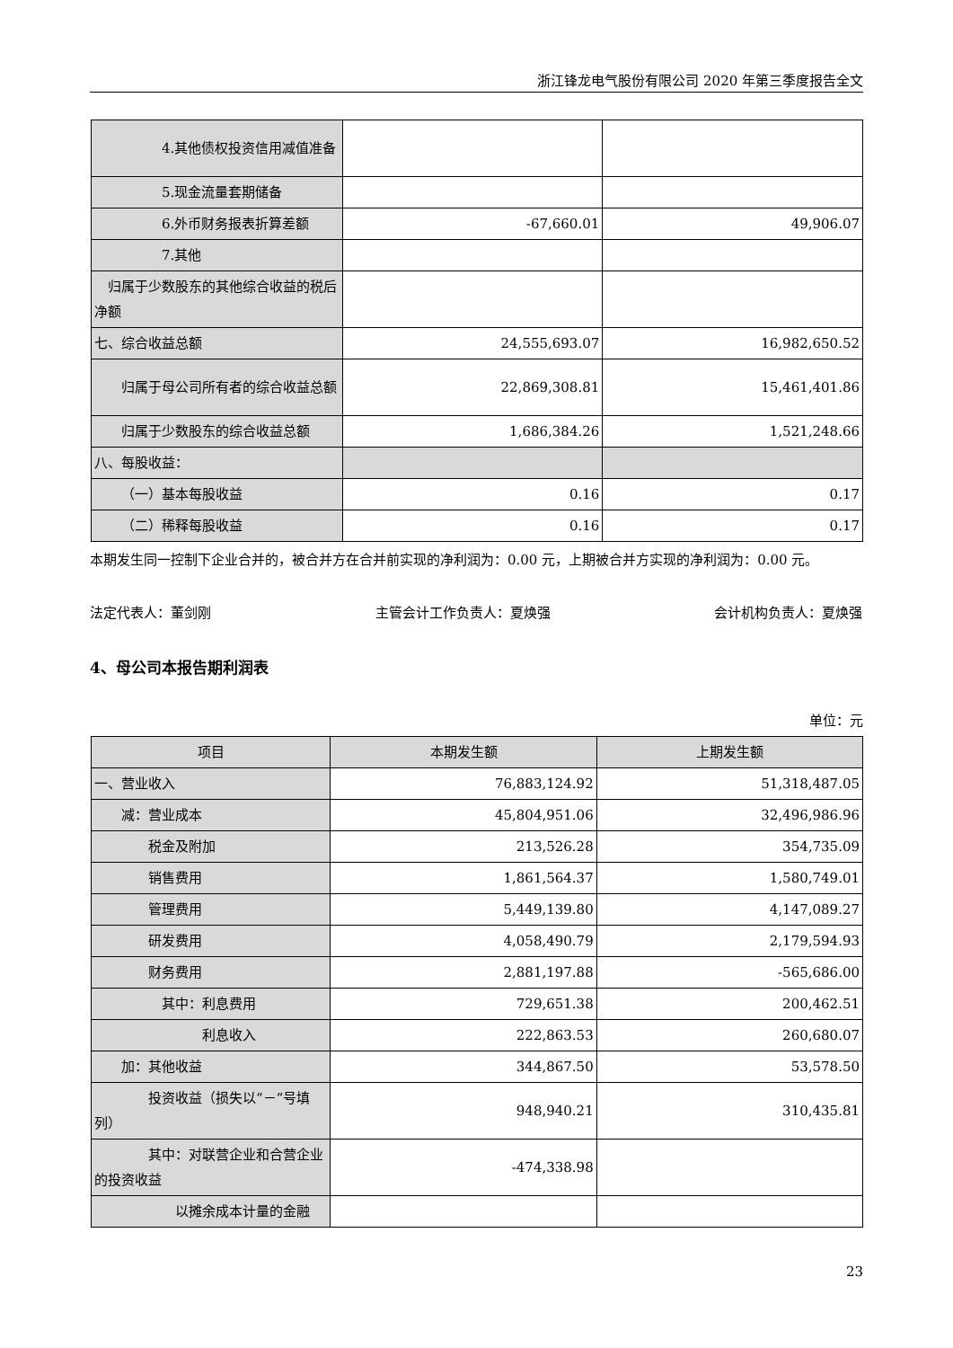浙江锋龙电气股份有限公司 2020 年第三季度报告全文
| 4.其他债权投资信用减值准备 | | |
| 5.现金流量套期储备 | | |
| 6.外币财务报表折算差额 | -67,660.01 | 49,906.07 |
| 7.其他 | | |
| 归属于少数股东的其他综合收益的税后净额 | | |
| 七、综合收益总额 | 24,555,693.07 | 16,982,650.52 |
| 归属于母公司所有者的综合收益总额 | 22,869,308.81 | 15,461,401.86 |
| 归属于少数股东的综合收益总额 | 1,686,384.26 | 1,521,248.66 |
| 八、每股收益： | | |
| （一）基本每股收益 | 0.16 | 0.17 |
| （二）稀释每股收益 | 0.16 | 0.17 |
本期发生同一控制下企业合并的，被合并方在合并前实现的净利润为：0.00 元，上期被合并方实现的净利润为：0.00 元。
法定代表人：董剑刚 主管会计工作负责人：夏焕强 会计机构负责人：夏焕强
4、母公司本报告期利润表
单位：元
| 项目 | 本期发生额 | 上期发生额 |
| --- | --- | --- |
| 一、营业收入 | 76,883,124.92 | 51,318,487.05 |
| 减：营业成本 | 45,804,951.06 | 32,496,986.96 |
| 税金及附加 | 213,526.28 | 354,735.09 |
| 销售费用 | 1,861,564.37 | 1,580,749.01 |
| 管理费用 | 5,449,139.80 | 4,147,089.27 |
| 研发费用 | 4,058,490.79 | 2,179,594.93 |
| 财务费用 | 2,881,197.88 | -565,686.00 |
| 其中：利息费用 | 729,651.38 | 200,462.51 |
| 利息收入 | 222,863.53 | 260,680.07 |
| 加：其他收益 | 344,867.50 | 53,578.50 |
| 投资收益（损失以“－”号填列） | 948,940.21 | 310,435.81 |
| 其中：对联营企业和合营企业的投资收益 | -474,338.98 | |
| 以摊余成本计量的金融 | | |
23